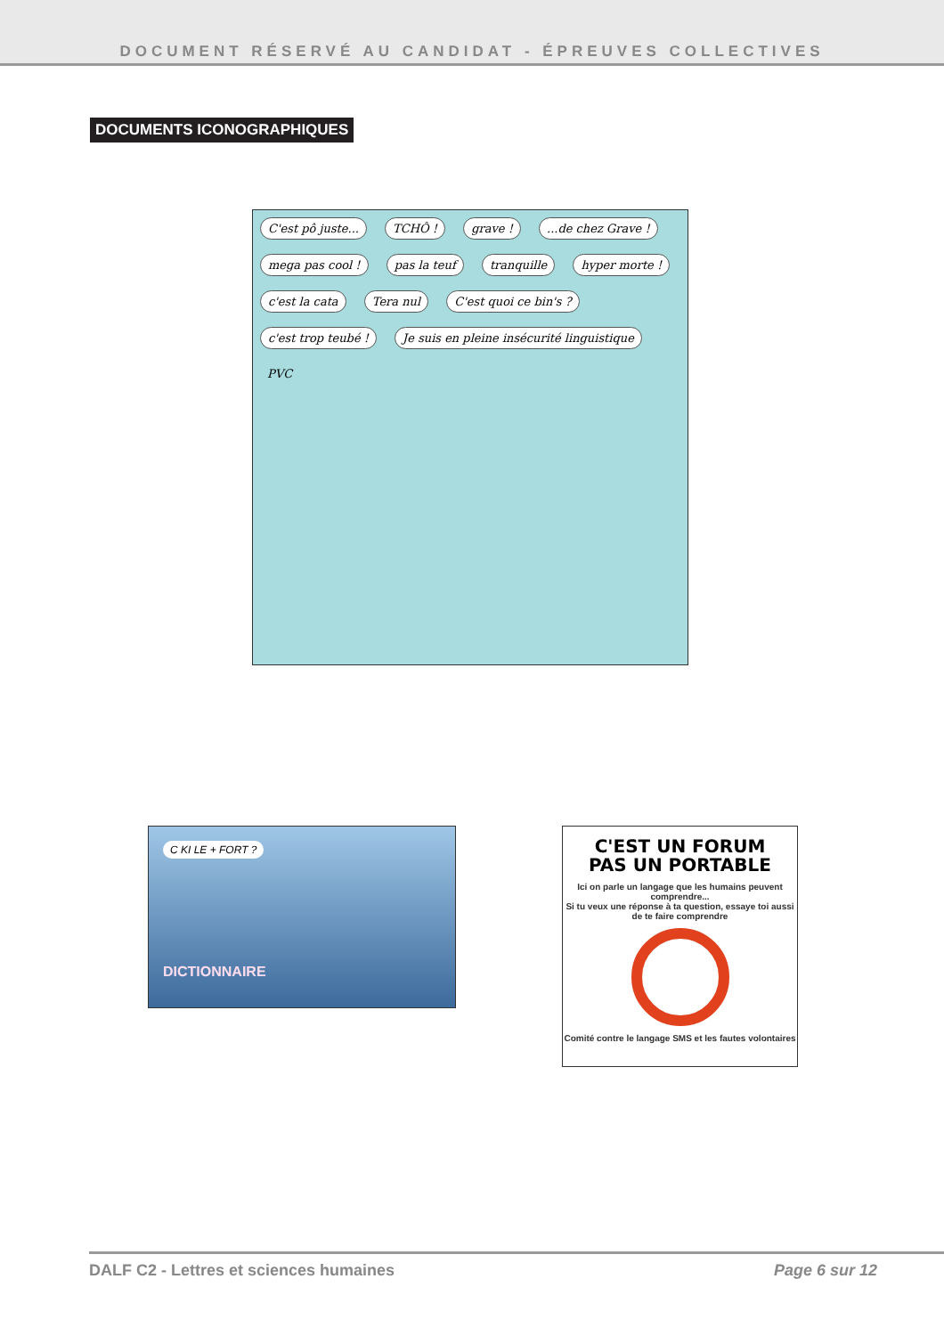DOCUMENT RÉSERVÉ AU CANDIDAT - ÉPREUVES COLLECTIVES
DOCUMENTS ICONOGRAPHIQUES
C'est pô juste... TCHÔ ! grave ! ...de chez Grave ! mega pas cool ! pas la teuf tranquille hyper morte ! c'est la cata Tera nul C'est quoi ce bin's ? c'est trop teubé ! Je suis en pleine insécurité linguistique PVC
C KI LE + FORT ?
DICTIONNAIRE
C'EST UN FORUM
PAS UN PORTABLE
Ici on parle un langage que les humains peuvent comprendre...
Si tu veux une réponse à ta question, essaye toi aussi de te faire comprendre
Comité contre le langage SMS et les fautes volontaires
DALF C2 - Lettres et sciences humaines Page 6 sur 12